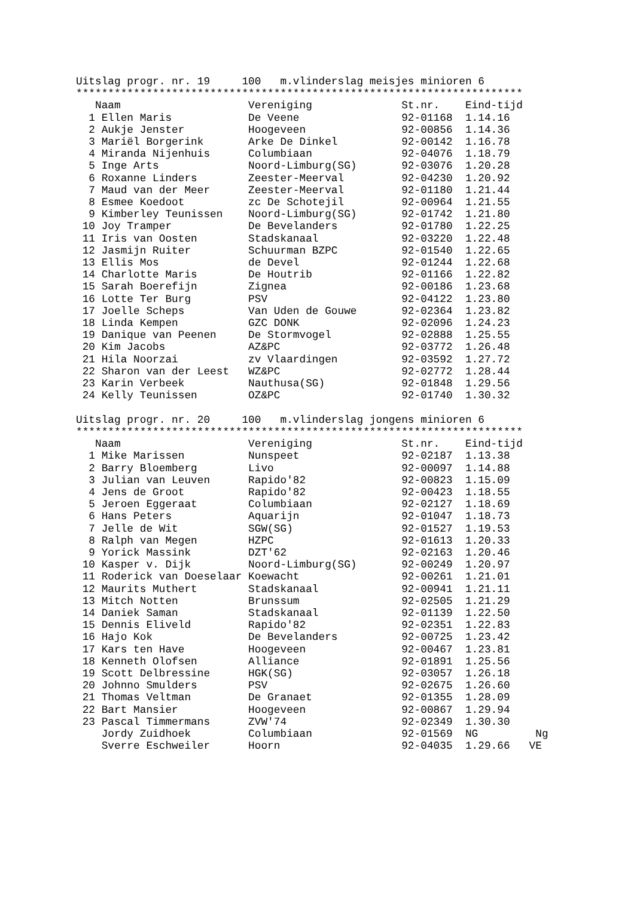Uitslag progr. nr. 19     100   m.vlinderslag meisjes minioren 6
**********************************************************************
   Naam                    Vereniging              St.nr.    Eind-tijd
  1 Ellen Maris            De Veene                92-01168  1.14.16
  2 Aukje Jenster          Hoogeveen               92-00856  1.14.36
  3 Mariël Borgerink       Arke De Dinkel          92-00142  1.16.78
  4 Miranda Nijenhuis      Columbiaan              92-04076  1.18.79
  5 Inge Arts              Noord-Limburg(SG)       92-03076  1.20.28
  6 Roxanne Linders        Zeester-Meerval         92-04230  1.20.92
  7 Maud van der Meer      Zeester-Meerval         92-01180  1.21.44
  8 Esmee Koedoot          zc De Schotejil         92-00964  1.21.55
  9 Kimberley Teunissen    Noord-Limburg(SG)       92-01742  1.21.80
 10 Joy Tramper            De Bevelanders          92-01780  1.22.25
 11 Iris van Oosten        Stadskanaal             92-03220  1.22.48
 12 Jasmijn Ruiter         Schuurman BZPC          92-01540  1.22.65
 13 Ellis Mos              de Devel                92-01244  1.22.68
 14 Charlotte Maris        De Houtrib              92-01166  1.22.82
 15 Sarah Boerefijn        Zignea                  92-00186  1.23.68
 16 Lotte Ter Burg         PSV                     92-04122  1.23.80
 17 Joelle Scheps          Van Uden de Gouwe       92-02364  1.23.82
 18 Linda Kempen           GZC DONK                92-02096  1.24.23
 19 Danique van Peenen     De Stormvogel           92-02888  1.25.55
 20 Kim Jacobs             AZ&PC                   92-03772  1.26.48
 21 Hila Noorzai           zv Vlaardingen          92-03592  1.27.72
 22 Sharon van der Leest   WZ&PC                   92-02772  1.28.44
 23 Karin Verbeek          Nauthusa(SG)            92-01848  1.29.56
 24 Kelly Teunissen        OZ&PC                   92-01740  1.30.32

Uitslag progr. nr. 20     100   m.vlinderslag jongens minioren 6
**********************************************************************
   Naam                    Vereniging              St.nr.    Eind-tijd
  1 Mike Marissen          Nunspeet                92-02187  1.13.38
  2 Barry Bloemberg        Livo                    92-00097  1.14.88
  3 Julian van Leuven      Rapido'82               92-00823  1.15.09
  4 Jens de Groot          Rapido'82               92-00423  1.18.55
  5 Jeroen Eggeraat        Columbiaan              92-02127  1.18.69
  6 Hans Peters            Aquarijn                92-01047  1.18.73
  7 Jelle de Wit           SGW(SG)                 92-01527  1.19.53
  8 Ralph van Megen        HZPC                    92-01613  1.20.33
  9 Yorick Massink         DZT'62                  92-02163  1.20.46
 10 Kasper v. Dijk         Noord-Limburg(SG)       92-00249  1.20.97
 11 Roderick van Doeselaar Koewacht                92-00261  1.21.01
 12 Maurits Muthert        Stadskanaal             92-00941  1.21.11
 13 Mitch Notten           Brunssum                92-02505  1.21.29
 14 Daniek Saman           Stadskanaal             92-01139  1.22.50
 15 Dennis Eliveld         Rapido'82               92-02351  1.22.83
 16 Hajo Kok               De Bevelanders          92-00725  1.23.42
 17 Kars ten Have          Hoogeveen               92-00467  1.23.81
 18 Kenneth Olofsen        Alliance                92-01891  1.25.56
 19 Scott Delbressine      HGK(SG)                 92-03057  1.26.18
 20 Johnno Smulders        PSV                     92-02675  1.26.60
 21 Thomas Veltman         De Granaet              92-01355  1.28.09
 22 Bart Mansier           Hoogeveen               92-00867  1.29.94
 23 Pascal Timmermans      ZVW'74                  92-02349  1.30.30
    Jordy Zuidhoek         Columbiaan              92-01569  NG         Ng
    Sverre Eschweiler      Hoorn                   92-04035  1.29.66   VE